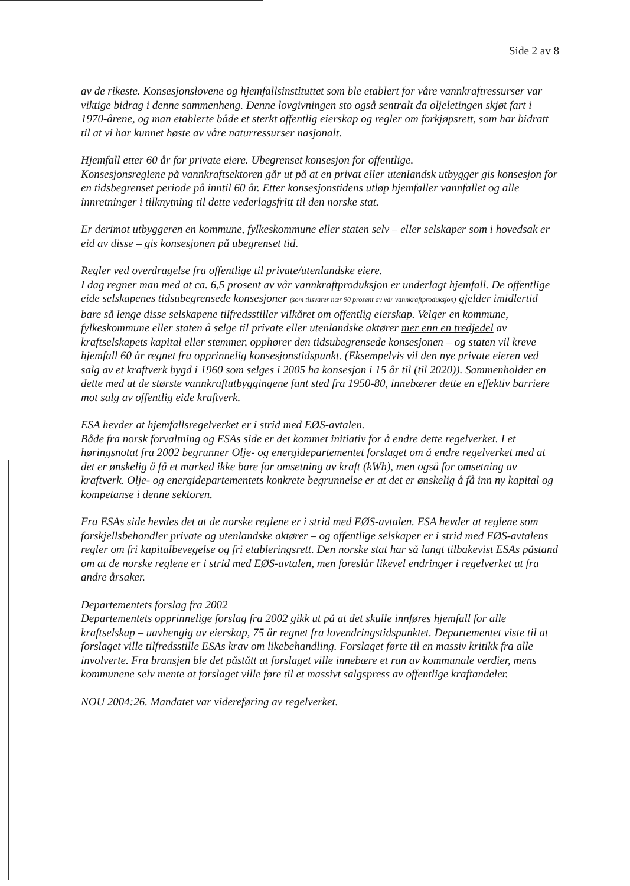Side 2 av 8
av de rikeste. Konsesjonslovene og hjemfallsinstituttet som ble etablert for våre vannkraftressurser var viktige bidrag i denne sammenheng. Denne lovgivningen sto også sentralt da oljeletingen skjøt fart i 1970-årene, og man etablerte både et sterkt offentlig eierskap og regler om forkjøpsrett, som har bidratt til at vi har kunnet høste av våre naturressurser nasjonalt.
Hjemfall etter 60 år for private eiere. Ubegrenset konsesjon for offentlige.
Konsesjonsreglene på vannkraftsektoren går ut på at en privat eller utenlandsk utbygger gis konsesjon for en tidsbegrenset periode på inntil 60 år. Etter konsesjonstidens utløp hjemfaller vannfallet og alle innretninger i tilknytning til dette vederlagsfritt til den norske stat.
Er derimot utbyggeren en kommune, fylkeskommune eller staten selv – eller selskaper som i hovedsak er eid av disse – gis konsesjonen på ubegrenset tid.
Regler ved overdragelse fra offentlige til private/utenlandske eiere.
I dag regner man med at ca. 6,5 prosent av vår vannkraftproduksjon er underlagt hjemfall. De offentlige eide selskapenes tidsubegrensede konsesjoner (som tilsvarer nær 90 prosent av vår vannkraftproduksjon) gjelder imidlertid bare så lenge disse selskapene tilfredsstiller vilkåret om offentlig eierskap. Velger en kommune, fylkeskommune eller staten å selge til private eller utenlandske aktører mer enn en tredjedel av kraftselskapets kapital eller stemmer, opphører den tidsubegrensede konsesjonen – og staten vil kreve hjemfall 60 år regnet fra opprinnelig konsesjonstidspunkt. (Eksempelvis vil den nye private eieren ved salg av et kraftverk bygd i 1960 som selges i 2005 ha konsesjon i 15 år til (til 2020)). Sammenholder en dette med at de største vannkraftutbyggingene fant sted fra 1950-80, innebærer dette en effektiv barriere mot salg av offentlig eide kraftverk.
ESA hevder at hjemfallsregelverket er i strid med EØS-avtalen.
Både fra norsk forvaltning og ESAs side er det kommet initiativ for å endre dette regelverket. I et høringsnotat fra 2002 begrunner Olje- og energidepartementet forslaget om å endre regelverket med at det er ønskelig å få et marked ikke bare for omsetning av kraft (kWh), men også for omsetning av kraftverk. Olje- og energidepartementets konkrete begrunnelse er at det er ønskelig å få inn ny kapital og kompetanse i denne sektoren.
Fra ESAs side hevdes det at de norske reglene er i strid med EØS-avtalen. ESA hevder at reglene som forskjellsbehandler private og utenlandske aktører – og offentlige selskaper er i strid med EØS-avtalens regler om fri kapitalbevegelse og fri etableringsrett. Den norske stat har så langt tilbakevist ESAs påstand om at de norske reglene er i strid med EØS-avtalen, men foreslår likevel endringer i regelverket ut fra andre årsaker.
Departementets forslag fra 2002
Departementets opprinnelige forslag fra 2002 gikk ut på at det skulle innføres hjemfall for alle kraftselskap – uavhengig av eierskap, 75 år regnet fra lovendringstidspunktet. Departementet viste til at forslaget ville tilfredsstille ESAs krav om likebehandling. Forslaget førte til en massiv kritikk fra alle involverte. Fra bransjen ble det påstått at forslaget ville innebære et ran av kommunale verdier, mens kommunene selv mente at forslaget ville føre til et massivt salgspress av offentlige kraftandeler.
NOU 2004:26. Mandatet var videreføring av regelverket.